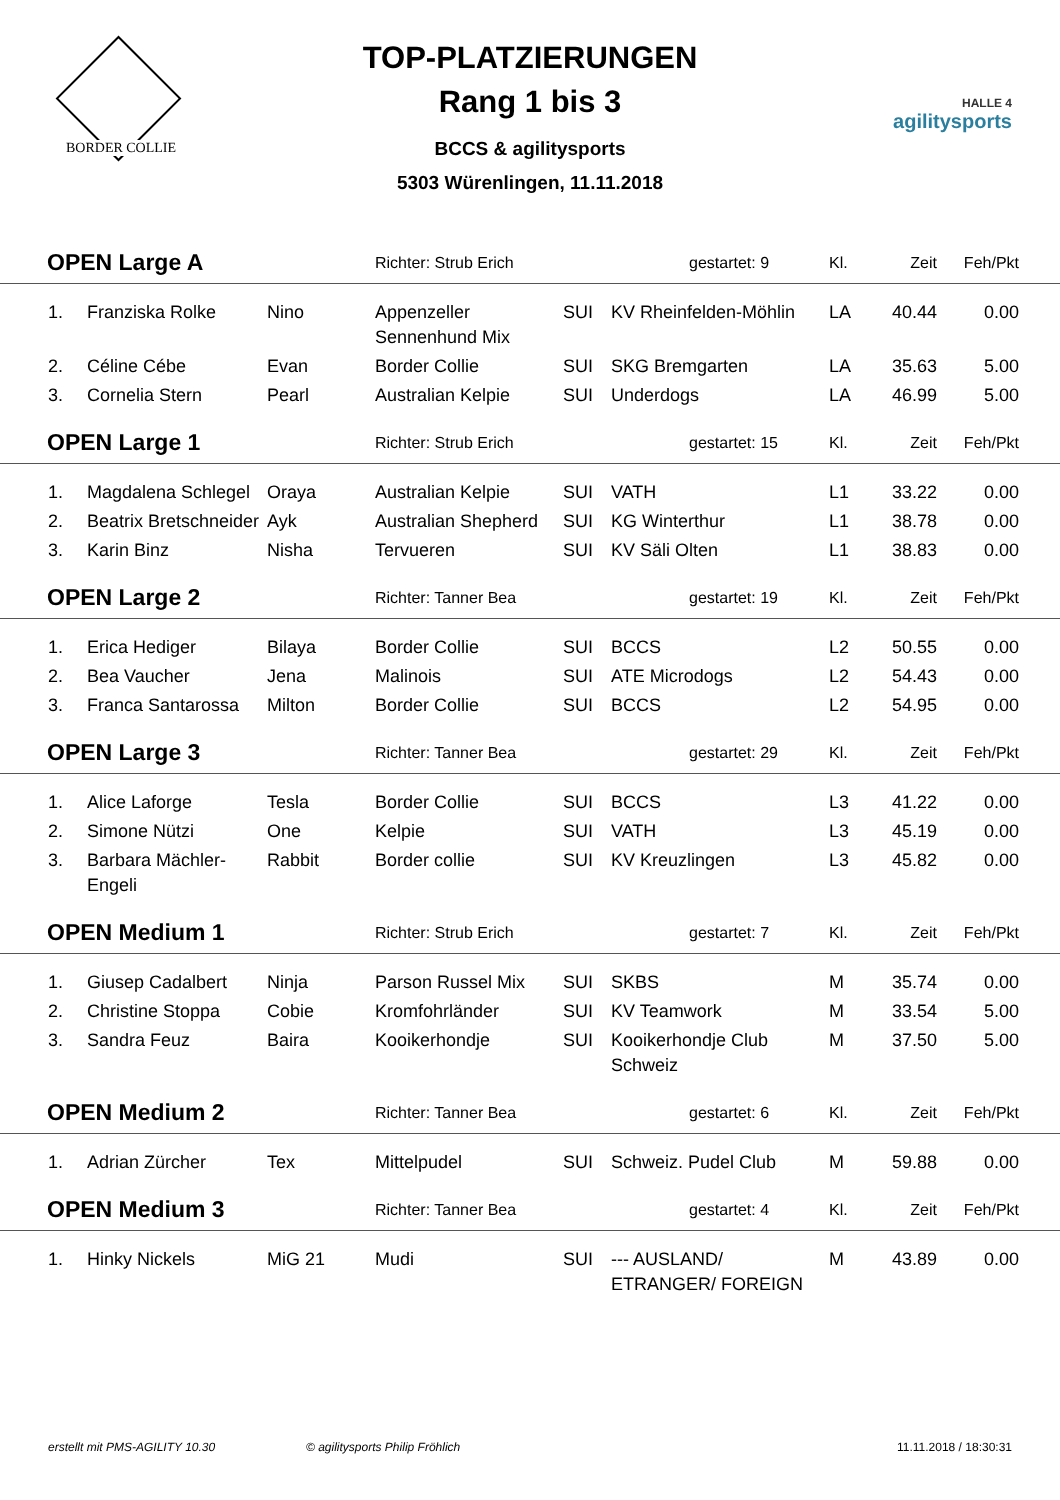BORDER COLLIE
TOP-PLATZIERUNGEN
Rang 1 bis 3
BCCS & agilitysports
5303 Würenlingen, 11.11.2018
HALLE 4
agilitysports
| OPEN Large A | | | Richter: Strub Erich | | gestartet: 9 | Kl. | Zeit | Feh/Pkt | |
| 1. | Franziska Rolke | Nino | Appenzeller Sennenhund Mix | SUI | KV Rheinfelden-Möhlin | LA | 40.44 | 0.00 | |
| 2. | Céline Cébe | Evan | Border Collie | SUI | SKG Bremgarten | LA | 35.63 | 5.00 | |
| 3. | Cornelia Stern | Pearl | Australian Kelpie | SUI | Underdogs | LA | 46.99 | 5.00 | |
| OPEN Large 1 | | | Richter: Strub Erich | | gestartet: 15 | Kl. | Zeit | Feh/Pkt | |
| 1. | Magdalena Schlegel | Oraya | Australian Kelpie | SUI | VATH | L1 | 33.22 | 0.00 | |
| 2. | Beatrix Bretschneider | Ayk | Australian Shepherd | SUI | KG Winterthur | L1 | 38.78 | 0.00 | |
| 3. | Karin Binz | Nisha | Tervueren | SUI | KV Säli Olten | L1 | 38.83 | 0.00 | |
| OPEN Large 2 | | | Richter: Tanner Bea | | gestartet: 19 | Kl. | Zeit | Feh/Pkt | |
| 1. | Erica Hediger | Bilaya | Border Collie | SUI | BCCS | L2 | 50.55 | 0.00 | |
| 2. | Bea Vaucher | Jena | Malinois | SUI | ATE Microdogs | L2 | 54.43 | 0.00 | |
| 3. | Franca Santarossa | Milton | Border Collie | SUI | BCCS | L2 | 54.95 | 0.00 | |
| OPEN Large 3 | | | Richter: Tanner Bea | | gestartet: 29 | Kl. | Zeit | Feh/Pkt | |
| 1. | Alice Laforge | Tesla | Border Collie | SUI | BCCS | L3 | 41.22 | 0.00 | |
| 2. | Simone Nützi | One | Kelpie | SUI | VATH | L3 | 45.19 | 0.00 | |
| 3. | Barbara Mächler-Engeli | Rabbit | Border collie | SUI | KV Kreuzlingen | L3 | 45.82 | 0.00 | |
| OPEN Medium 1 | | | Richter: Strub Erich | | gestartet: 7 | Kl. | Zeit | Feh/Pkt | |
| 1. | Giusep Cadalbert | Ninja | Parson Russel Mix | SUI | SKBS | M | 35.74 | 0.00 | |
| 2. | Christine Stoppa | Cobie | Kromfohrländer | SUI | KV Teamwork | M | 33.54 | 5.00 | |
| 3. | Sandra Feuz | Baira | Kooikerhondje | SUI | Kooikerhondje Club Schweiz | M | 37.50 | 5.00 | |
| OPEN Medium 2 | | | Richter: Tanner Bea | | gestartet: 6 | Kl. | Zeit | Feh/Pkt | |
| 1. | Adrian Zürcher | Tex | Mittelpudel | SUI | Schweiz. Pudel Club | M | 59.88 | 0.00 | |
| OPEN Medium 3 | | | Richter: Tanner Bea | | gestartet: 4 | Kl. | Zeit | Feh/Pkt | |
| 1. | Hinky Nickels | MiG 21 | Mudi | SUI | --- AUSLAND/ ETRANGER/ FOREIGN | M | 43.89 | 0.00 | |
erstellt mit PMS-AGILITY 10.30 © agilitysports Philip Fröhlich 11.11.2018 / 18:30:31